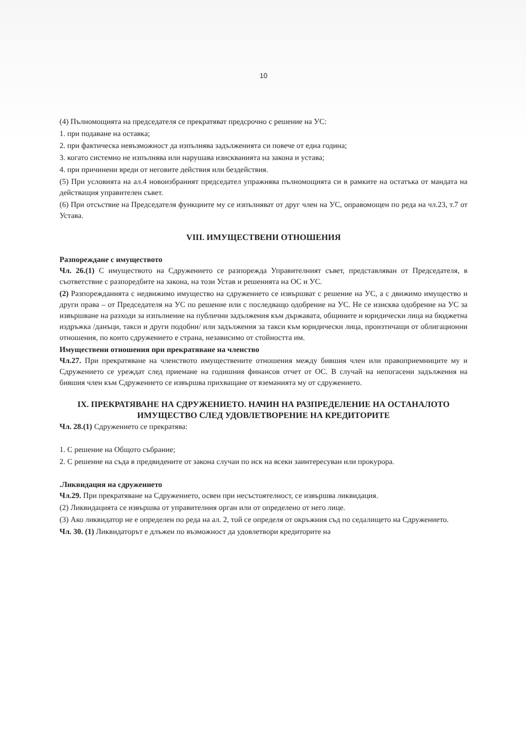10
(4) Пълномощията на председателя се прекратяват предсрочно с решение на УС:
1. при подаване на оставка;
2. при фактическа невъзможност да изпълнява задълженията си повече от една година;
3. когато системно не изпълнява или нарушава изискванията на закона и устава;
4. при причинени вреди от неговите действия или бездействия.
(5) При условията на ал.4 новоизбраният председател упражнява пълномощията си в рамките на остатъка от мандата на действащия управителен съвет.
(6) При отсъствие на Председателя функциите му се изпълняват от друг член на УС, оправомощен по реда на чл.23, т.7 от Устава.
VIII. ИМУЩЕСТВЕНИ ОТНОШЕНИЯ
Разпореждане с имуществото
Чл. 26.(1) С имуществото на Сдружението се разпорежда Управителният съвет, представляван от Председателя, в съответствие с разпоредбите на закона, на този Устав и решенията на ОС и УС.
(2) Разпорежданията с недвижимо имущество на сдружението се извършват с решение на УС, а с движимо имущество и други права – от Председателя на УС по решение или с последващо одобрение на УС. Не се изисква одобрение на УС за извършване на разходи за изпълнение на публични задължения към държавата, общините и юридически лица на бюджетна издръжка /данъци, такси и други подобни/ или задължения за такси към юридически лица, произтичащи от облигационни отношения, по които сдружението е страна, независимо от стойността им.
Имуществени отношения при прекратяване на членство
Чл.27. При прекратяване на членството имуществените отношения между бившия член или правоприемниците му и Сдружението се уреждат след приемане на годишния финансов отчет от ОС. В случай на непогасени задължения на бившия член към Сдружението се извършва прихващане от вземанията му от сдружението.
IX. ПРЕКРАТЯВАНЕ НА СДРУЖЕНИЕТО. НАЧИН НА РАЗПРЕДЕЛЕНИЕ НА ОСТАНАЛОТО ИМУЩЕСТВО СЛЕД УДОВЛЕТВОРЕНИЕ НА КРЕДИТОРИТЕ
Чл. 28.(1) Сдружението се прекратява:
1. С решение на Общото събрание;
2. С решение на съда в предвидените от закона случаи по иск на всеки заинтересуван или прокурора.
.Ликвидация на сдружението
Чл.29. При прекратяване на Сдружението, освен при несъстоятелност, се извършва ликвидация.
(2) Ликвидацията се извършва от управителния орган или от определено от него лице.
(3) Ако ликвидатор не е определен по реда на ал. 2, той се определя от окръжния съд по седалището на Сдружението.
Чл. 30. (1) Ликвидаторът е длъжен по възможност да удовлетвори кредиторите на